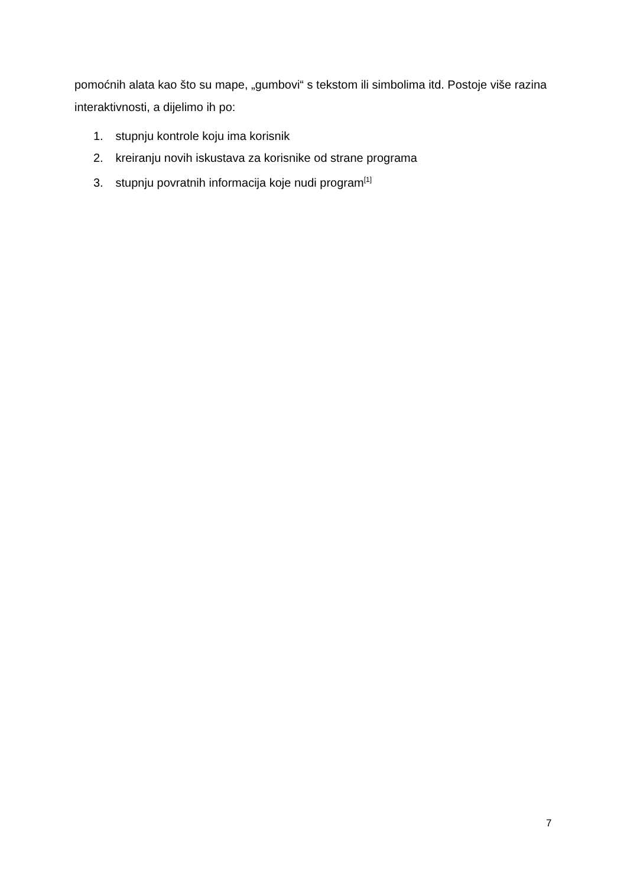pomoćnih alata kao što su mape, „gumbovi“ s tekstom ili simbolima itd. Postoje više razina interaktivnosti, a dijelimo ih po:
1. stupnju kontrole koju ima korisnik
2. kreiranju novih iskustava za korisnike od strane programa
3. stupnju povratnih informacija koje nudi program<sup>[1]</sup>
7